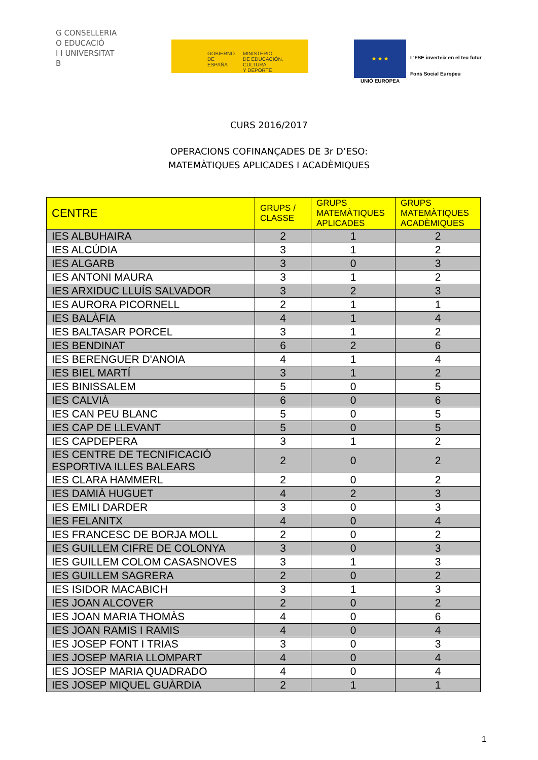G CONSELLERIA
O EDUCACIÓ
I I UNIVERSITAT
B
GOBIERNO
DE ESPAÑA
MINISTERIO
DE EDUCACIÓN, CULTURA
Y DEPORTE
★ ★ ★
UNIÓ EUROPEA
L'FSE inverteix en el teu futur
Fons Social Europeu
CURS 2016/2017
OPERACIONS COFINANÇADES DE 3r D’ESO:
MATEMÀTIQUES APLICADES I ACADÈMIQUES
| CENTRE | GRUPS / CLASSE | GRUPS MATEMÀTIQUES APLICADES | GRUPS MATEMÀTIQUES ACADÈMIQUES |
| --- | --- | --- | --- |
| IES ALBUHAIRA | 2 | 1 | 2 |
| IES ALCÚDIA | 3 | 1 | 2 |
| IES ALGARB | 3 | 0 | 3 |
| IES ANTONI MAURA | 3 | 1 | 2 |
| IES ARXIDUC LLUÍS SALVADOR | 3 | 2 | 3 |
| IES AURORA PICORNELL | 2 | 1 | 1 |
| IES BALÀFIA | 4 | 1 | 4 |
| IES BALTASAR PORCEL | 3 | 1 | 2 |
| IES BENDINAT | 6 | 2 | 6 |
| IES BERENGUER D'ANOIA | 4 | 1 | 4 |
| IES BIEL MARTÍ | 3 | 1 | 2 |
| IES BINISSALEM | 5 | 0 | 5 |
| IES CALVIÀ | 6 | 0 | 6 |
| IES CAN PEU BLANC | 5 | 0 | 5 |
| IES CAP DE LLEVANT | 5 | 0 | 5 |
| IES CAPDEPERA | 3 | 1 | 2 |
| IES CENTRE DE TECNIFICACIÓ ESPORTIVA ILLES BALEARS | 2 | 0 | 2 |
| IES CLARA HAMMERL | 2 | 0 | 2 |
| IES DAMIÀ HUGUET | 4 | 2 | 3 |
| IES EMILI DARDER | 3 | 0 | 3 |
| IES FELANITX | 4 | 0 | 4 |
| IES FRANCESC DE BORJA MOLL | 2 | 0 | 2 |
| IES GUILLEM CIFRE DE COLONYA | 3 | 0 | 3 |
| IES GUILLEM COLOM CASASNOVES | 3 | 1 | 3 |
| IES GUILLEM SAGRERA | 2 | 0 | 2 |
| IES ISIDOR MACABICH | 3 | 1 | 3 |
| IES JOAN ALCOVER | 2 | 0 | 2 |
| IES JOAN MARIA THOMÀS | 4 | 0 | 6 |
| IES JOAN RAMIS I RAMIS | 4 | 0 | 4 |
| IES JOSEP FONT I TRIAS | 3 | 0 | 3 |
| IES JOSEP MARIA LLOMPART | 4 | 0 | 4 |
| IES JOSEP MARIA QUADRADO | 4 | 0 | 4 |
| IES JOSEP MIQUEL GUÀRDIA | 2 | 1 | 1 |
1